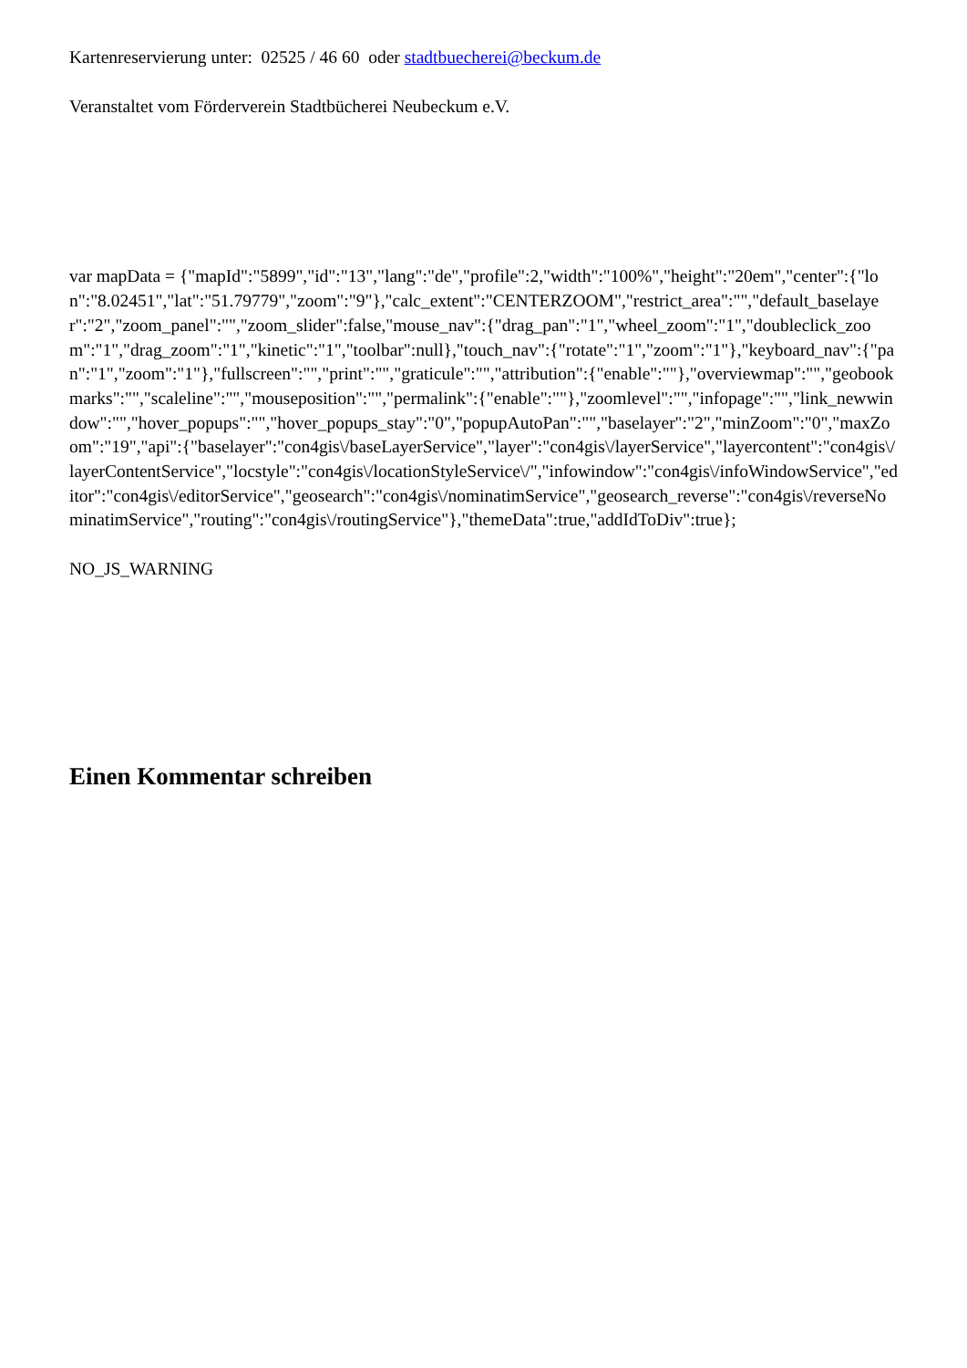Kartenreservierung unter: 02525 / 46 60 oder stadtbuecherei@beckum.de
Veranstaltet vom Förderverein Stadtbücherei Neubeckum e.V.
var mapData = {"mapId":"5899","id":"13","lang":"de","profile":2,"width":"100%","height":"20em","center":{"lon":"8.02451","lat":"51.79779","zoom":"9"},"calc_extent":"CENTERZOOM","restrict_area":"","default_baselayer":"2","zoom_panel":"","zoom_slider":false,"mouse_nav":{"drag_pan":"1","wheel_zoom":"1","doubleclick_zoom":"1","drag_zoom":"1","kinetic":"1","toolbar":null},"touch_nav":{"rotate":"1","zoom":"1"},"keyboard_nav":{"pan":"1","zoom":"1"},"fullscreen":"","print":"","graticule":"","attribution":{"enable":""},"overviewmap":"","geobookmarks":"","scaleline":"","mouseposition":"","permalink":{"enable":""},"zoomlevel":"","infopage":"","link_newwindow":"","hover_popups":"","hover_popups_stay":"0","popupAutoPan":"","baselayer":"2","minZoom":"0","maxZoom":"19","api":{"baselayer":"con4gis\/baseLayerService","layer":"con4gis\/layerService","layercontent":"con4gis\/layerContentService","locstyle":"con4gis\/locationStyleService\/","infowindow":"con4gis\/infoWindowService","editor":"con4gis\/editorService","geosearch":"con4gis\/nominatimService","geosearch_reverse":"con4gis\/reverseNominatimService","routing":"con4gis\/routingService"},"themeData":true,"addIdToDiv":true};
NO_JS_WARNING
Einen Kommentar schreiben